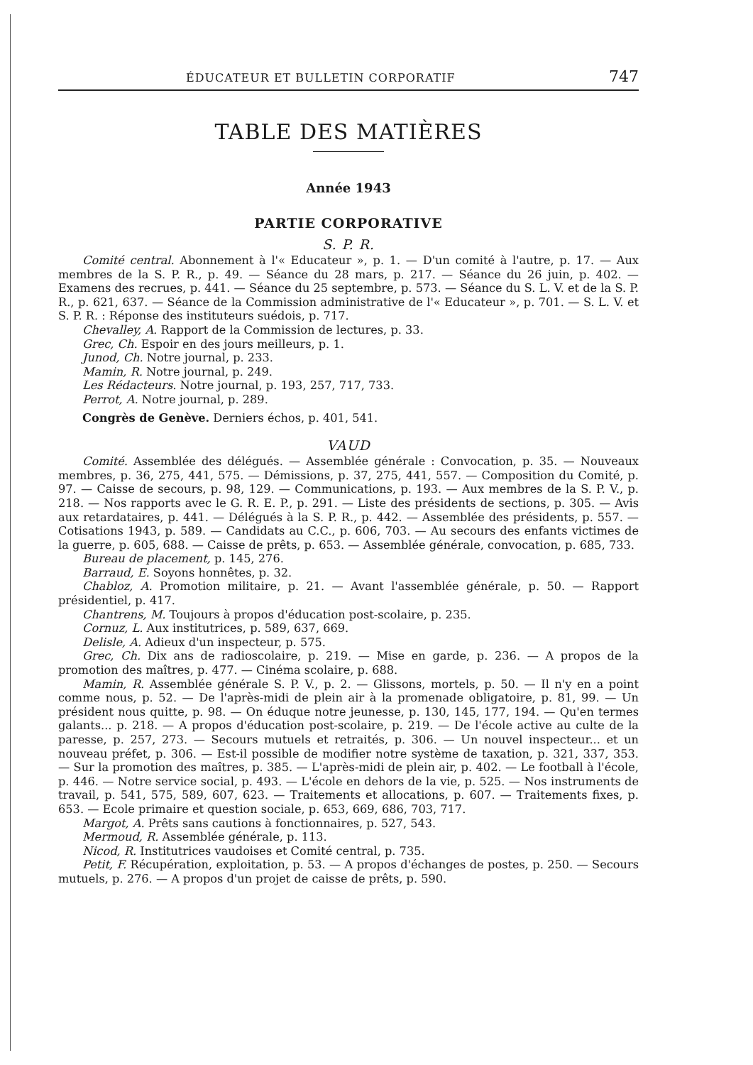ÉDUCATEUR ET BULLETIN CORPORATIF 747
TABLE DES MATIÈRES
Année 1943
PARTIE CORPORATIVE
S. P. R.
Comité central. Abonnement à l'« Educateur », p. 1. — D'un comité à l'autre, p. 17. — Aux membres de la S. P. R., p. 49. — Séance du 28 mars, p. 217. — Séance du 26 juin, p. 402. — Examens des recrues, p. 441. — Séance du 25 septembre, p. 573. — Séance du S. L. V. et de la S. P. R., p. 621, 637. — Séance de la Commission administrative de l'« Educateur », p. 701. — S. L. V. et S. P. R. : Réponse des instituteurs suédois, p. 717.
Chevalley, A. Rapport de la Commission de lectures, p. 33.
Grec, Ch. Espoir en des jours meilleurs, p. 1.
Junod, Ch. Notre journal, p. 233.
Mamin, R. Notre journal, p. 249.
Les Rédacteurs. Notre journal, p. 193, 257, 717, 733.
Perrot, A. Notre journal, p. 289.
Congrès de Genève. Derniers échos, p. 401, 541.
VAUD
Comité. Assemblée des délégués. — Assemblée générale : Convocation, p. 35. — Nouveaux membres, p. 36, 275, 441, 575. — Démissions, p. 37, 275, 441, 557. — Composition du Comité, p. 97. — Caisse de secours, p. 98, 129. — Communications, p. 193. — Aux membres de la S. P. V., p. 218. — Nos rapports avec le G. R. E. P., p. 291. — Liste des présidents de sections, p. 305. — Avis aux retardataires, p. 441. — Délégués à la S. P. R., p. 442. — Assemblée des présidents, p. 557. — Cotisations 1943, p. 589. — Candidats au C.C., p. 606, 703. — Au secours des enfants victimes de la guerre, p. 605, 688. — Caisse de prêts, p. 653. — Assemblée générale, convocation, p. 685, 733.
Bureau de placement, p. 145, 276.
Barraud, E. Soyons honnêtes, p. 32.
Chabloz, A. Promotion militaire, p. 21. — Avant l'assemblée générale, p. 50. — Rapport présidentiel, p. 417.
Chantrens, M. Toujours à propos d'éducation post-scolaire, p. 235.
Cornuz, L. Aux institutrices, p. 589, 637, 669.
Delisle, A. Adieux d'un inspecteur, p. 575.
Grec, Ch. Dix ans de radioscolaire, p. 219. — Mise en garde, p. 236. — A propos de la promotion des maîtres, p. 477. — Cinéma scolaire, p. 688.
Mamin, R. Assemblée générale S. P. V., p. 2. — Glissons, mortels, p. 50. — Il n'y en a point comme nous, p. 52. — De l'après-midi de plein air à la promenade obligatoire, p. 81, 99. — Un président nous quitte, p. 98. — On éduque notre jeunesse, p. 130, 145, 177, 194. — Qu'en termes galants... p. 218. — A propos d'éducation post-scolaire, p. 219. — De l'école active au culte de la paresse, p. 257, 273. — Secours mutuels et retraités, p. 306. — Un nouvel inspecteur... et un nouveau préfet, p. 306. — Est-il possible de modifier notre système de taxation, p. 321, 337, 353. — Sur la promotion des maîtres, p. 385. — L'après-midi de plein air, p. 402. — Le football à l'école, p. 446. — Notre service social, p. 493. — L'école en dehors de la vie, p. 525. — Nos instruments de travail, p. 541, 575, 589, 607, 623. — Traitements et allocations, p. 607. — Traitements fixes, p. 653. — Ecole primaire et question sociale, p. 653, 669, 686, 703, 717.
Margot, A. Prêts sans cautions à fonctionnaires, p. 527, 543.
Mermoud, R. Assemblée générale, p. 113.
Nicod, R. Institutrices vaudoises et Comité central, p. 735.
Petit, F. Récupération, exploitation, p. 53. — A propos d'échanges de postes, p. 250. — Secours mutuels, p. 276. — A propos d'un projet de caisse de prêts, p. 590.